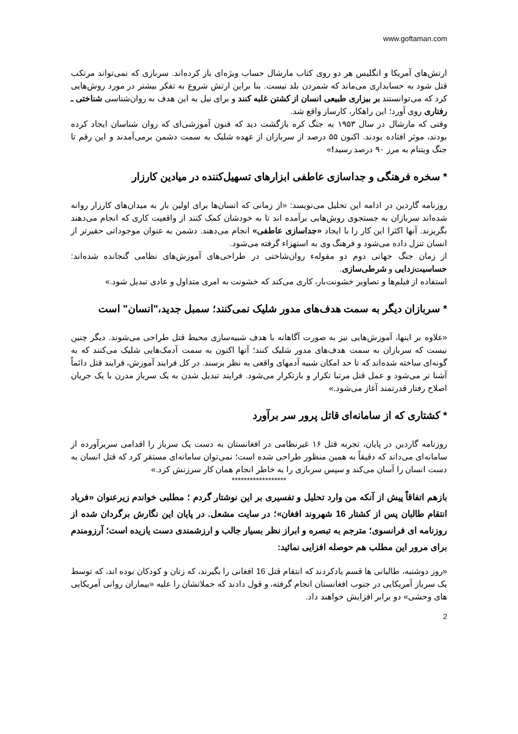www.goftaman.com
ارتش‌های آمریکا و انگلیس هر دو روی کتاب مارشال حساب ویژه‌ای باز کرده‌اند. سربازی که نمی‌تواند مرتکب قتل شود به حسابداری می‌ماند که شمردن بلد نیست. بنا براین ارتش شروع به تفکر بیشتر در مورد روش‌هایی کرد که می‌توانستند بر بیزاری طبیعی انسان از کشتن غلبه کنند و برای نیل به این هدف به روان‌شناسی شناختی ـ رفتاری روی آورد؛ این راهکار، کارساز واقع شد.
وقتی که مارشال در سال ۱۹۵۳ به جنگ کره بازگشت دید که فنون آموزشی‌ای که روان شناسان ایجاد کرده بودند، موثر افتاده بودند. اکنون ۵۵ درصد از سربازان از عهده شلیک به سمت دشمن برمی‌آمدند و این رقم تا جنگ ویتنام به مرز ۹۰ درصد رسید!»
* سخره فرهنگی و جداسازی عاطفی ابزارهای تسهیل‌کننده در میادین کارزار
روزنامه گاردین در ادامه این تحلیل می‌نویسد: «از زمانی که انسان‌ها برای اولین بار به میدان‌های کارزار روانه شده‌اند سربازان به جستجوی روش‌هایی برآمده اند تا به خودشان کمک کنند از واقعیت کاری که انجام می‌دهند بگریزند. آنها اکثرا این کار را با ایجاد «جداسازی عاطفی» انجام می‌دهند. دشمن به عنوان موجوداتی حقیرتر از انسان تنزل داده می‌شود و فرهنگ وی به استهزاء گرفته می‌شود.
از زمان جنگ جهانی دوم دو مقولهء روان‌شاختی در طراحی‌های آموزش‌های نظامی گنجانده شده‌اند: حساسیت‌زدایی و شرطی‌سازی.
استفاده از فیلم‌ها و تصاویر خشونت‌بار، کاری می‌کند که خشونت به امری متداول و عادی تبدیل شود.»
* سربازان دیگر به سمت هدف‌های مدور شلیک نمی‌کنند؛ سمبل جدید،"انسان" است
«علاوه بر اینها، آموزش‌هایی نیز به صورت آگاهانه با هدف شبیه‌سازی محیط قتل طراحی می‌شوند. دیگر چنین نیست که سربازان به سمت هدف‌های مدور شلیک کنند؛ آنها اکنون به سمت آدمک‌هایی شلیک می‌کنند که به گونه‌ای ساخته شده‌اند که تا حد امکان شبیه آدمهای واقعی به نظر برسند. در کل فرایند آموزش، فرایند قتل دائماً آشنا تر می‌شود و عمل قتل مرتبا تکرار و بازتکرار می‌شود. فرایند تبدیل شدن به یک سرباز مدرن با یک جریان اصلاح رفتار قدرتمند آغاز می‌شود.»
* کشتاری که از سامانه‌ای قاتل پرور سر برآورد
روزنامه گاردین در پایان، تجربه قتل ۱۶ غیرنظامی در افغانستان به دست یک سرباز را اقدامی سربرآورده از سامانه‌ای می‌داند که دقیقاً به همین منظور طراحی شده است؛ نمی‌توان سامانه‌ای مستقر کرد که قتل انسان به دست انسان را آسان می‌کند و سپس سربازی را به خاطر انجام همان کار سرزنش کرد.»
******************
بازهم اتفاقاً پیش از آنکه من وارد تحلیل و تفسیری بر این نوشتار گردم ؛ مطلبی خواندم زیرعنوان «فریاد انتقام طالبان پس از کشتار 16 شهروند افغان»؛ در سایت مشعل. در پایان این نگارش برگردان شده از روزنامه ای فرانسوی؛ مترجم به تبصره و ابراز نظر بسیار جالب و ارزشمندی دست یازیده است؛ آرزومندم برای مرور این مطلب هم حوصله افزایی نمائید:
«روز دوشنبه، طالبانی ها قسم یادکردند که انتقام قتل 16 افغانی را بگیرند، که زنان و کودکان بوده اند، که توسط یک سرباز آمریکایی در جنوب افغانستان انجام گرفته، و قول دادند که حملاتشان را علیه «بیماران روانی آمریکایی های وحشی» دو برابر افزایش خواهند داد.
2